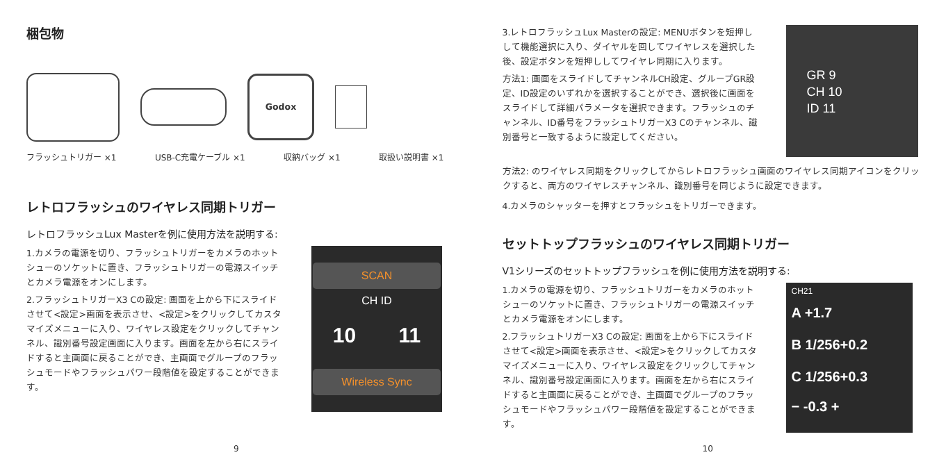梱包物
Godox
フラッシュトリガー ×1 USB-C充電ケーブル ×1 収納バッグ ×1 取扱い説明書 ×1
レトロフラッシュのワイヤレス同期トリガー
レトロフラッシュLux Masterを例に使用方法を説明する:
1.カメラの電源を切り、フラッシュトリガーをカメラのホットシューのソケットに置き、フラッシュトリガーの電源スイッチとカメラ電源をオンにします。
2.フラッシュトリガーX3 Cの設定: 画面を上から下にスライドさせて<設定>画面を表示させ、<設定>をクリックしてカスタマイズメニューに入り、ワイヤレス設定をクリックしてチャンネル、識別番号設定画面に入ります。画面を左から右にスライドすると主画面に戻ることができ、主画面でグループのフラッシュモードやフラッシュパワー段階値を設定することができます。
SCAN
CH ID
10 11
Wireless Sync
9
3.レトロフラッシュLux Masterの設定: MENUボタンを短押しして機能選択に入り、ダイヤルを回してワイヤレスを選択した後、設定ボタンを短押ししてワイヤレ同期に入ります。
方法1: 画面をスライドしてチャンネルCH設定、グループGR設定、ID設定のいずれかを選択することができ、選択後に画面をスライドして詳細パラメータを選択できます。フラッシュのチャンネル、ID番号をフラッシュトリガーX3 Cのチャンネル、識別番号と一致するように設定してください。
GR 9
CH 10
ID 11
方法2: のワイヤレス同期をクリックしてからレトロフラッシュ画面のワイヤレス同期アイコンをクリックすると、両方のワイヤレスチャンネル、識別番号を同じように設定できます。
4.カメラのシャッターを押すとフラッシュをトリガーできます。
セットトップフラッシュのワイヤレス同期トリガー
V1シリーズのセットトップフラッシュを例に使用方法を説明する:
1.カメラの電源を切り、フラッシュトリガーをカメラのホットシューのソケットに置き、フラッシュトリガーの電源スイッチとカメラ電源をオンにします。
2.フラッシュトリガーX3 Cの設定: 画面を上から下にスライドさせて<設定>画面を表示させ、<設定>をクリックしてカスタマイズメニューに入り、ワイヤレス設定をクリックしてチャンネル、識別番号設定画面に入ります。画面を左から右にスライドすると主画面に戻ることができ、主画面でグループのフラッシュモードやフラッシュパワー段階値を設定することができます。
CH21
A +1.7
B 1/256+0.2
C 1/256+0.3
− -0.3 +
10